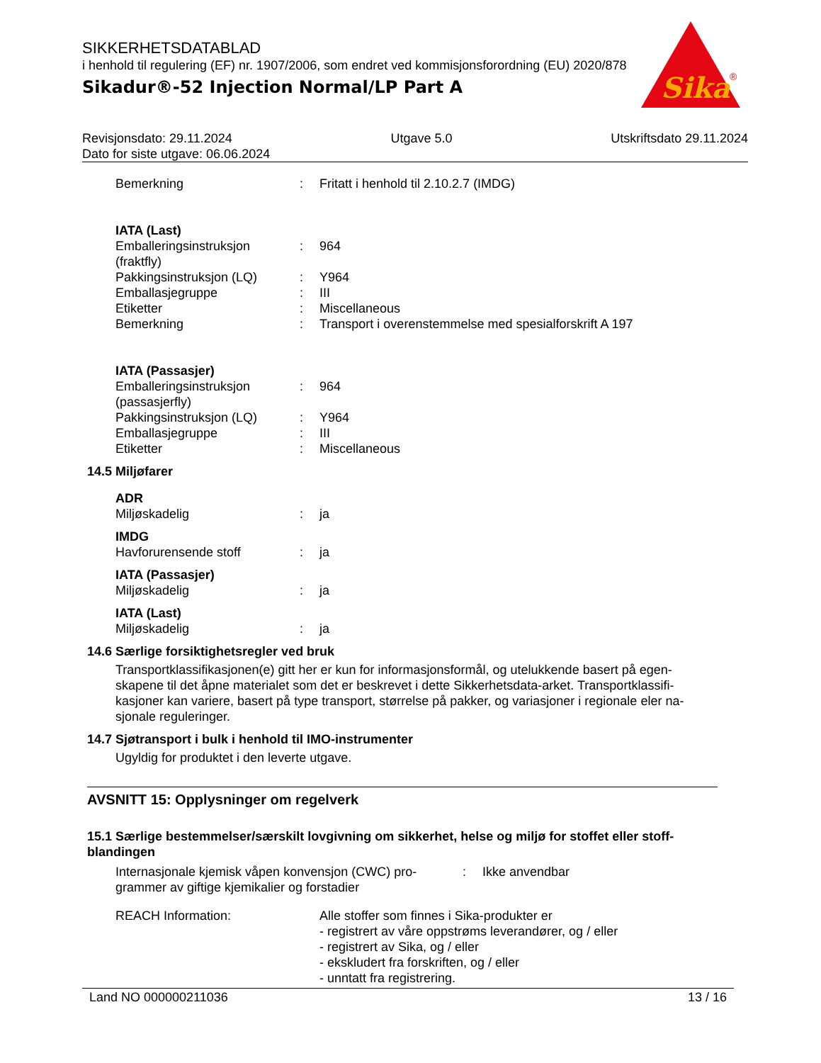SIKKERHETSDATABLAD
i henhold til regulering (EF) nr. 1907/2006, som endret ved kommisjonsforordning (EU) 2020/878
Sikadur®-52 Injection Normal/LP Part A
Sika
®
Revisjonsdato: 29.11.2024 Utgave 5.0 Utskriftsdato 29.11.2024
Dato for siste utgave: 06.06.2024
Bemerkning: Fritatt i henhold til 2.10.2.7 (IMDG)
IATA (Last)
Emballeringsinstruksjon (fraktfly): 964
Pakkingsinstruksjon (LQ): Y964
Emballasjegruppe: III
Etiketter: Miscellaneous
Bemerkning: Transport i overenstemmelse med spesialforskrift A 197
IATA (Passasjer)
Emballeringsinstruksjon (passasjerfly): 964
Pakkingsinstruksjon (LQ): Y964
Emballasjegruppe: III
Etiketter: Miscellaneous
14.5 Miljøfarer
ADR
Miljøskadelig: ja
IMDG
Havforurensende stoff: ja
IATA (Passasjer)
Miljøskadelig: ja
IATA (Last)
Miljøskadelig: ja
14.6 Særlige forsiktighetsregler ved bruk
Transportklassifikasjonen(e) gitt her er kun for informasjonsformål, og utelukkende basert på egen-skapene til det åpne materialet som det er beskrevet i dette Sikkerhetsdata-arket. Transportklassifi-kasjoner kan variere, basert på type transport, størrelse på pakker, og variasjoner i regionale eler na-sjonale reguleringer.
14.7 Sjøtransport i bulk i henhold til IMO-instrumenter
Ugyldig for produktet i den leverte utgave.
AVSNITT 15: Opplysninger om regelverk
15.1 Særlige bestemmelser/særskilt lovgivning om sikkerhet, helse og miljø for stoffet eller stoff-blandingen
Internasjonale kjemisk våpen konvensjon (CWC) pro-grammer av giftige kjemikalier og forstadier: Ikke anvendbar
REACH Information: Alle stoffer som finnes i Sika-produkter er
- registrert av våre oppstrøms leverandører, og / eller
- registrert av Sika, og / eller
- ekskludert fra forskriften, og / eller
- unntatt fra registrering.
Land NO 000000211036 13 / 16